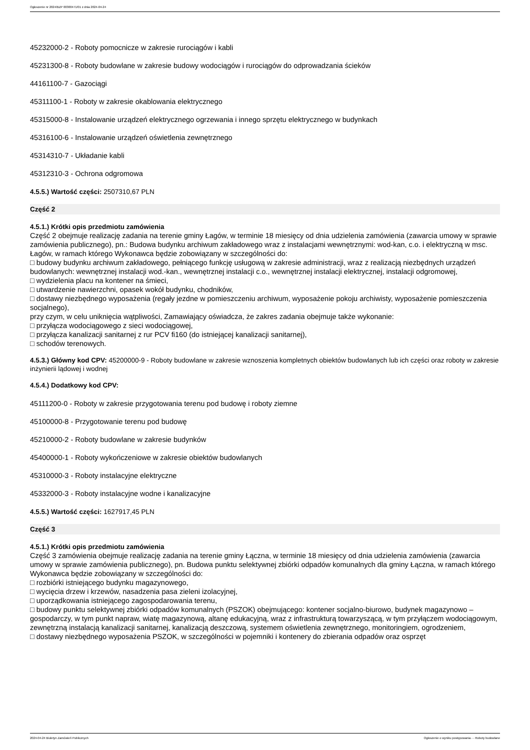Ogłoszenie nr 2024/BZP 00300471/01 z dnia 2024-04-24
45232000-2 - Roboty pomocnicze w zakresie rurociągów i kabli
45231300-8 - Roboty budowlane w zakresie budowy wodociągów i rurociągów do odprowadzania ścieków
44161100-7 - Gazociągi
45311100-1 - Roboty w zakresie okablowania elektrycznego
45315000-8 - Instalowanie urządzeń elektrycznego ogrzewania i innego sprzętu elektrycznego w budynkach
45316100-6 - Instalowanie urządzeń oświetlenia zewnętrznego
45314310-7 - Układanie kabli
45312310-3 - Ochrona odgromowa
4.5.5.) Wartość części: 2507310,67 PLN
Część 2
4.5.1.) Krótki opis przedmiotu zamówienia
Część 2 obejmuje realizację zadania na terenie gminy Łagów, w terminie 18 miesięcy od dnia udzielenia zamówienia (zawarcia umowy w sprawie zamówienia publicznego), pn.: Budowa budynku archiwum zakładowego wraz z instalacjami wewnętrznymi: wod-kan, c.o. i elektryczną w msc. Łagów, w ramach którego Wykonawca będzie zobowiązany w szczególności do:
□ budowy budynku archiwum zakładowego, pełniącego funkcję usługową w zakresie administracji, wraz z realizacją niezbędnych urządzeń budowlanych: wewnętrznej instalacji wod.-kan., wewnętrznej instalacji c.o., wewnętrznej instalacji elektrycznej, instalacji odgromowej,
□ wydzielenia placu na kontener na śmieci,
□ utwardzenie nawierzchni, opasek wokół budynku, chodników,
□ dostawy niezbędnego wyposażenia (regały jezdne w pomieszczeniu archiwum, wyposażenie pokoju archiwisty, wyposażenie pomieszczenia socjalnego),
przy czym, w celu uniknięcia wątpliwości, Zamawiający oświadcza, że zakres zadania obejmuje także wykonanie:
□ przyłącza wodociągowego z sieci wodociągowej,
□ przyłącza kanalizacji sanitarnej z rur PCV fi160 (do istniejącej kanalizacji sanitarnej),
□ schodów terenowych.
4.5.3.) Główny kod CPV: 45200000-9 - Roboty budowlane w zakresie wznoszenia kompletnych obiektów budowlanych lub ich części oraz roboty w zakresie inżynierii lądowej i wodnej
4.5.4.) Dodatkowy kod CPV:
45111200-0 - Roboty w zakresie przygotowania terenu pod budowę i roboty ziemne
45100000-8 - Przygotowanie terenu pod budowę
45210000-2 - Roboty budowlane w zakresie budynków
45400000-1 - Roboty wykończeniowe w zakresie obiektów budowlanych
45310000-3 - Roboty instalacyjne elektryczne
45332000-3 - Roboty instalacyjne wodne i kanalizacyjne
4.5.5.) Wartość części: 1627917,45 PLN
Część 3
4.5.1.) Krótki opis przedmiotu zamówienia
Część 3 zamówienia obejmuje realizację zadania na terenie gminy Łączna, w terminie 18 miesięcy od dnia udzielenia zamówienia (zawarcia umowy w sprawie zamówienia publicznego), pn. Budowa punktu selektywnej zbiórki odpadów komunalnych dla gminy Łączna, w ramach którego Wykonawca będzie zobowiązany w szczególności do:
□ rozbiórki istniejącego budynku magazynowego,
□ wycięcia drzew i krzewów, nasadzenia pasa zieleni izolacyjnej,
□ uporządkowania istniejącego zagospodarowania terenu,
□ budowy punktu selektywnej zbiórki odpadów komunalnych (PSZOK) obejmującego: kontener socjalno-biurowo, budynek magazynowo – gospodarczy, w tym punkt napraw, wiatę magazynową, altanę edukacyjną, wraz z infrastrukturą towarzyszącą, w tym przyłączem wodociągowym, zewnętrzną instalacją kanalizacji sanitarnej, kanalizacją deszczową, systemem oświetlenia zewnętrznego, monitoringiem, ogrodzeniem,
□ dostawy niezbędnego wyposażenia PSZOK, w szczególności w pojemniki i kontenery do zbierania odpadów oraz osprzęt
2024-04-24 Biuletyn Zamówień Publicznych Ogłoszenie o wyniku postępowania - - Roboty budowlane